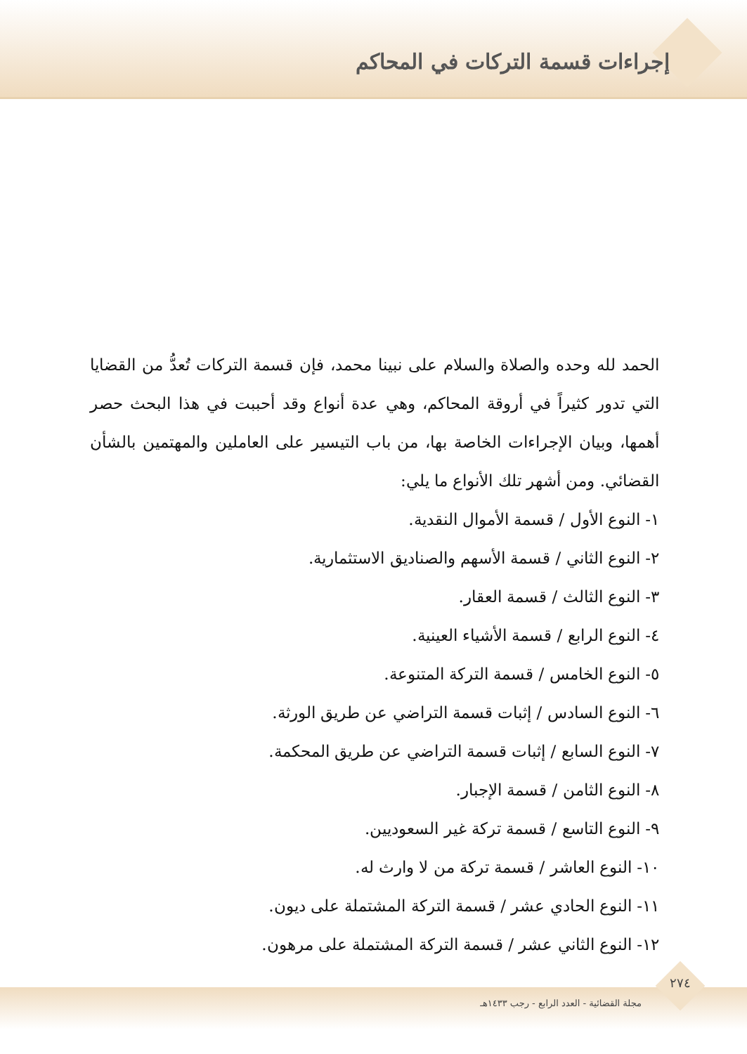إجراءات قسمة التركات في المحاكم
الحمد لله وحده والصلاة والسلام على نبينا محمد، فإن قسمة التركات تُعدُّ من القضايا التي تدور كثيراً في أروقة المحاكم، وهي عدة أنواع وقد أحببت في هذا البحث حصر أهمها، وبيان الإجراءات الخاصة بها، من باب التيسير على العاملين والمهتمين بالشأن القضائي. ومن أشهر تلك الأنواع ما يلي:
١- النوع الأول / قسمة الأموال النقدية.
٢- النوع الثاني / قسمة الأسهم والصناديق الاستثمارية.
٣- النوع الثالث / قسمة العقار.
٤- النوع الرابع / قسمة الأشياء العينية.
٥- النوع الخامس / قسمة التركة المتنوعة.
٦- النوع السادس / إثبات قسمة التراضي عن طريق الورثة.
٧- النوع السابع / إثبات قسمة التراضي عن طريق المحكمة.
٨- النوع الثامن / قسمة الإجبار.
٩- النوع التاسع / قسمة تركة غير السعوديين.
١٠- النوع العاشر / قسمة تركة من لا وارث له.
١١- النوع الحادي عشر / قسمة التركة المشتملة على ديون.
١٢- النوع الثاني عشر / قسمة التركة المشتملة على مرهون.
٢٧٤
مجلة القضائية - العدد الرابع - رجب ١٤٣٣هـ